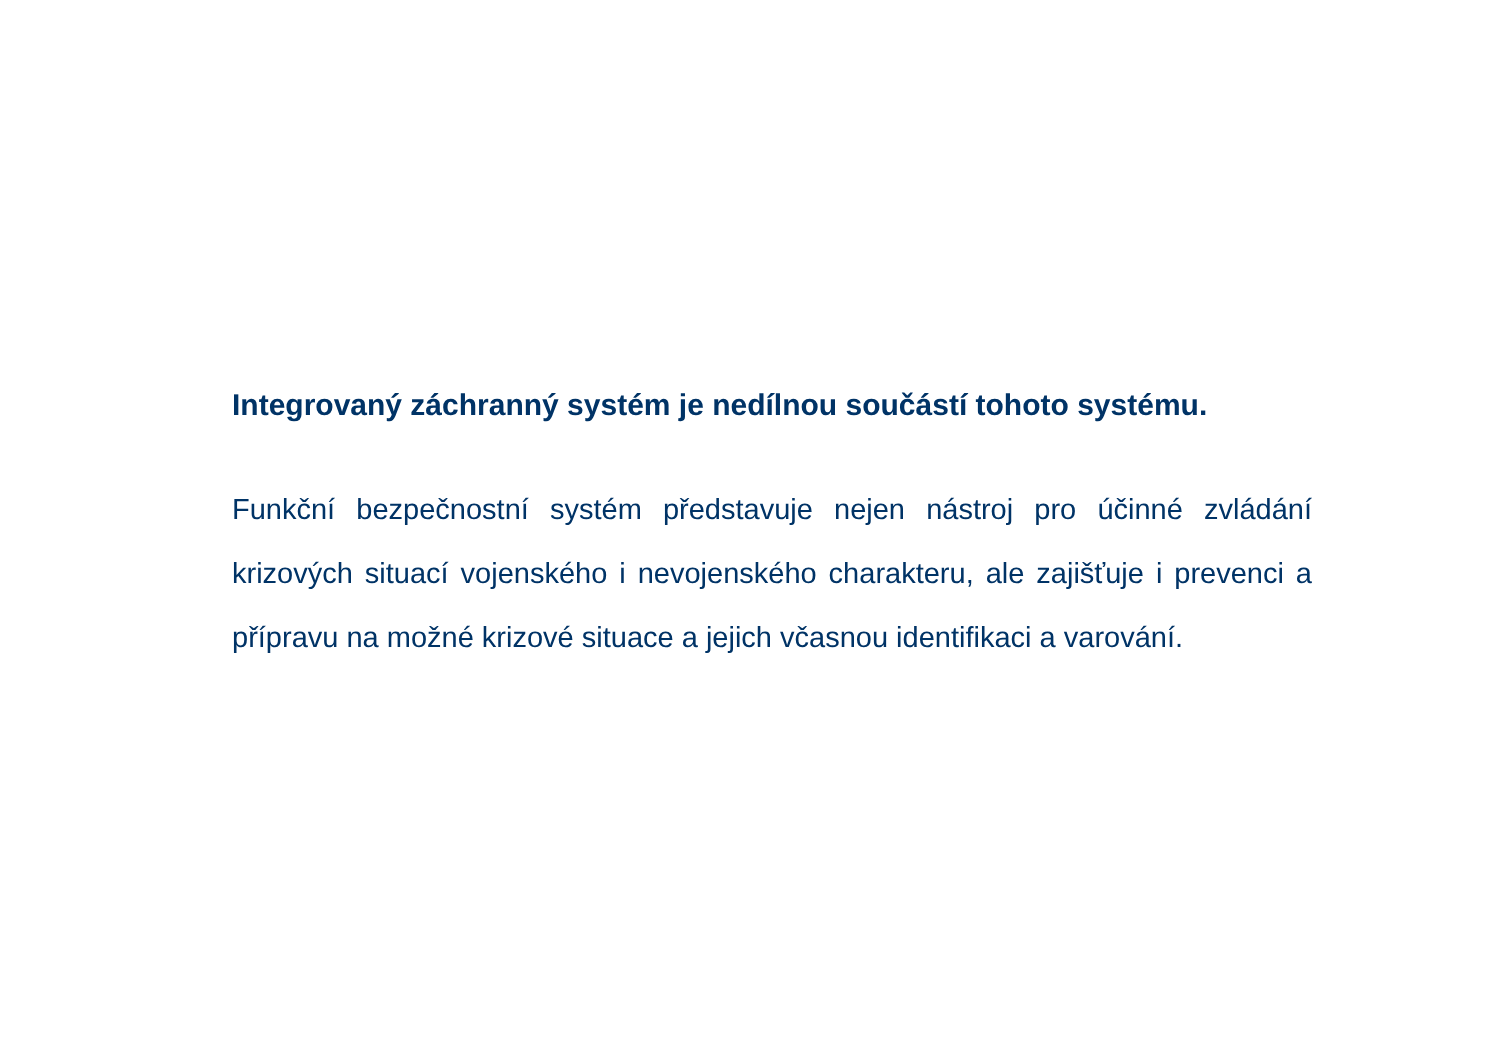Integrovaný záchranný systém je nedílnou součástí tohoto systému.
Funkční bezpečnostní systém představuje nejen nástroj pro účinné zvládání krizových situací vojenského i nevojenského charakteru, ale zajišťuje i prevenci a přípravu na možné krizové situace a jejich včasnou identifikaci a varování.